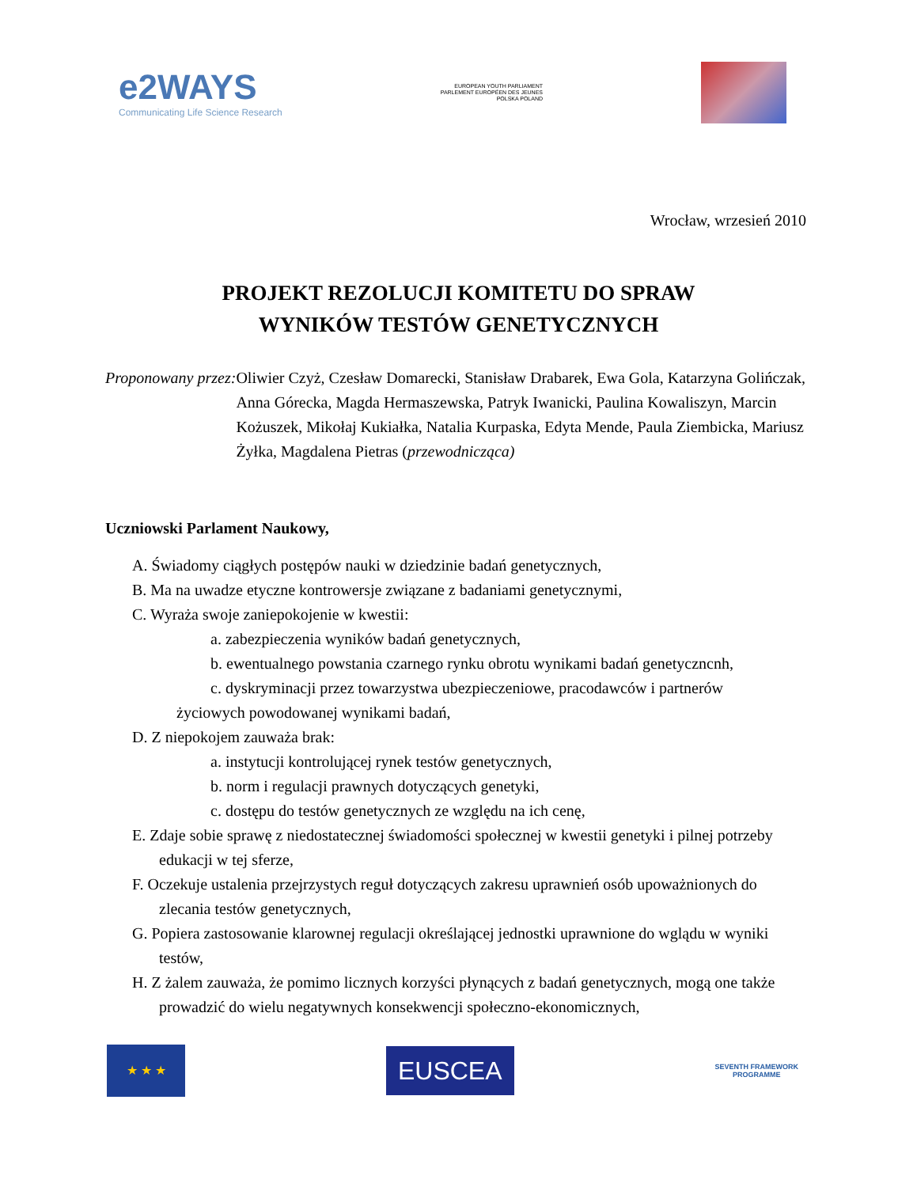e2WAYS
Communicating Life Science Research
EUROPEAN YOUTH PARLIAMENT
PARLEMENT EUROPÉEN DES JEUNES
POLSKA POLAND
Wrocław, wrzesień 2010
PROJEKT REZOLUCJI KOMITETU DO SPRAW
WYNIKÓW TESTÓW GENETYCZNYCH
Proponowany przez: Oliwier Czyż, Czesław Domarecki, Stanisław Drabarek, Ewa Gola, Katarzyna Golińczak, Anna Górecka, Magda Hermaszewska, Patryk Iwanicki, Paulina Kowaliszyn, Marcin Kożuszek, Mikołaj Kukiałka, Natalia Kurpaska, Edyta Mende, Paula Ziembicka, Mariusz Żyłka, Magdalena Pietras (przewodnicząca)
Uczniowski Parlament Naukowy,
A. Świadomy ciągłych postępów nauki w dziedzinie badań genetycznych,
B. Ma na uwadze etyczne kontrowersje związane z badaniami genetycznymi,
C. Wyraża swoje zaniepokojenie w kwestii:
a. zabezpieczenia wyników badań genetycznych,
b. ewentualnego powstania czarnego rynku obrotu wynikami badań genetyczncnh,
c. dyskryminacji przez towarzystwa ubezpieczeniowe, pracodawców i partnerów
życiowych powodowanej wynikami badań,
D. Z niepokojem zauważa brak:
a. instytucji kontrolującej rynek testów genetycznych,
b. norm i regulacji prawnych dotyczących genetyki,
c. dostępu do testów genetycznych ze względu na ich cenę,
E. Zdaje sobie sprawę z niedostatecznej świadomości społecznej w kwestii genetyki i pilnej potrzeby edukacji w tej sferze,
F. Oczekuje ustalenia przejrzystych reguł dotyczących zakresu uprawnień osób upoważnionych do zlecania testów genetycznych,
G. Popiera zastosowanie klarownej regulacji określającej jednostki uprawnione do wglądu w wyniki testów,
H. Z żalem zauważa, że pomimo licznych korzyści płynących z badań genetycznych, mogą one także prowadzić do wielu negatywnych konsekwencji społeczno-ekonomicznych,
★ ★ ★
EUSCEA
SEVENTH FRAMEWORK
PROGRAMME